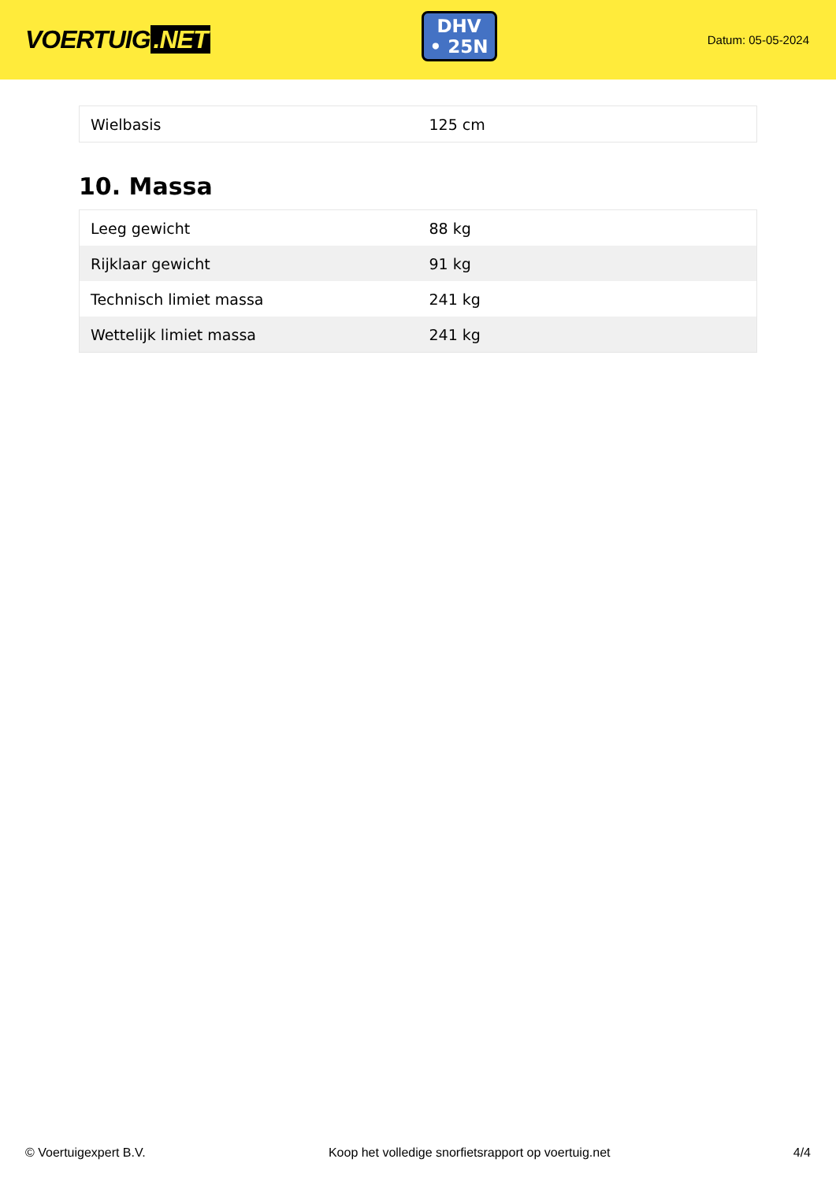VOERTUIG.NET
DHV
• 25N
Datum: 05-05-2024
| Wielbasis | 125 cm |
10. Massa
| Leeg gewicht | 88 kg |
| Rijklaar gewicht | 91 kg |
| Technisch limiet massa | 241 kg |
| Wettelijk limiet massa | 241 kg |
© Voertuigexpert B.V. Koop het volledige snorfietsrapport op voertuig.net 4/4